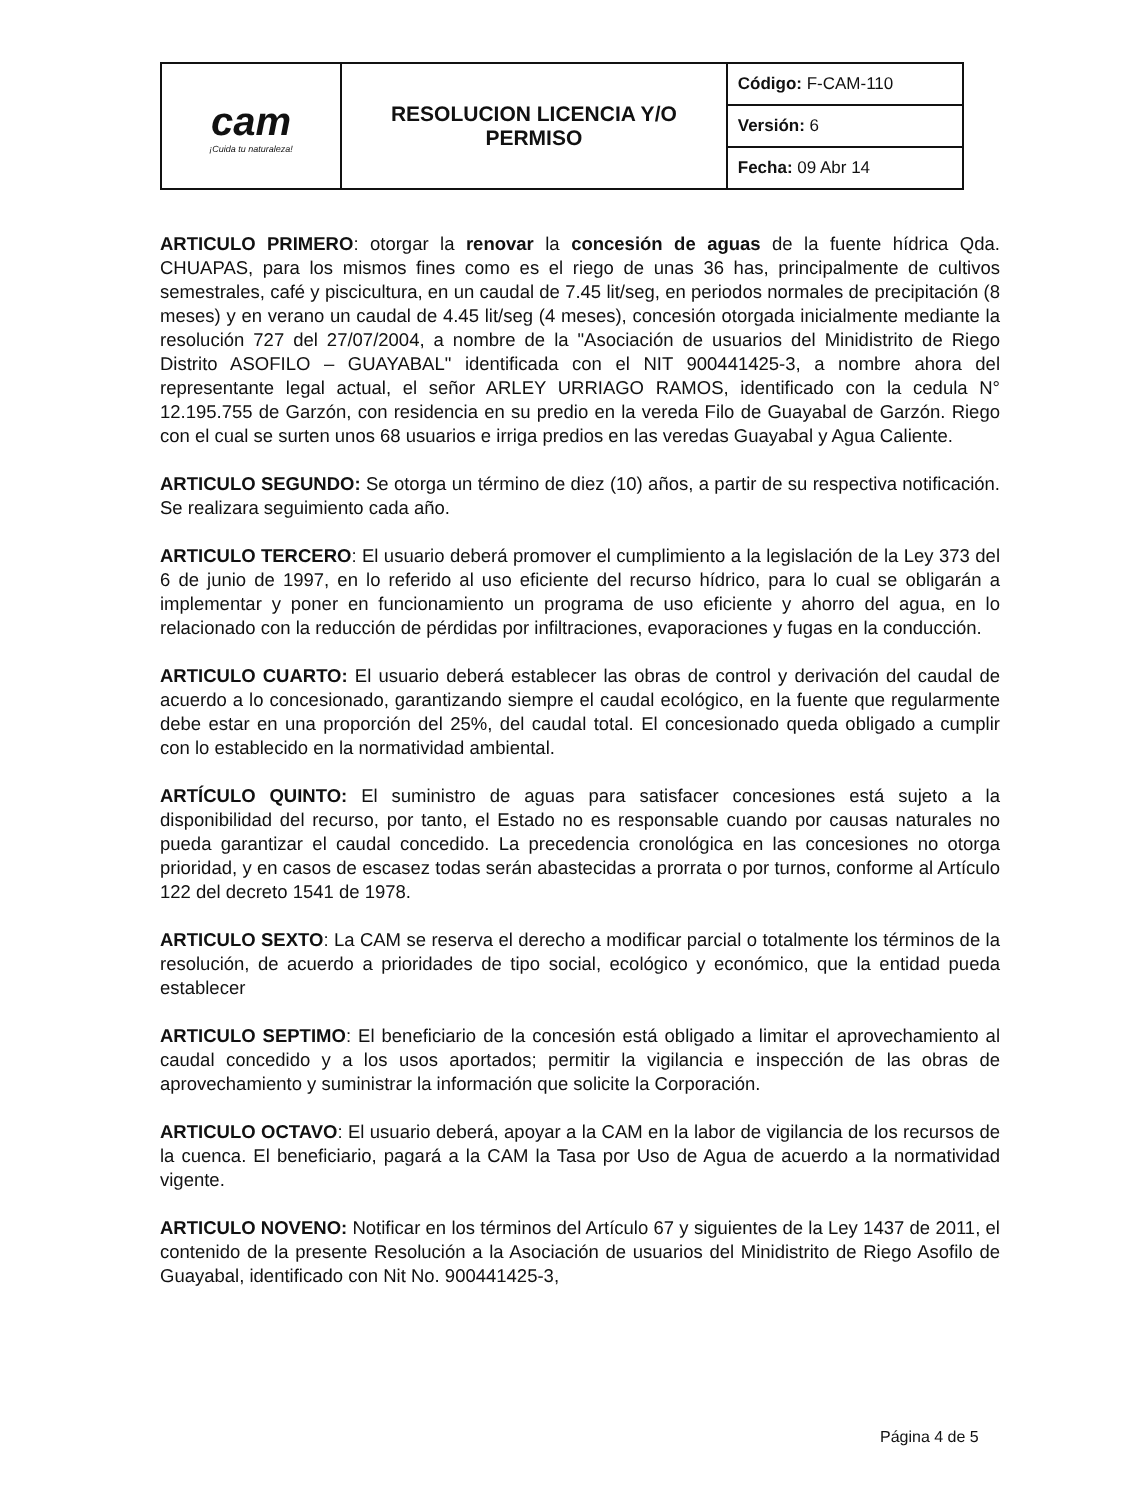| cam ¡Cuida tu naturaleza! | RESOLUCION LICENCIA Y/O PERMISO | Código: F-CAM-110 |
| | | Versión: 6 |
| | | Fecha: 09 Abr 14 |
ARTICULO PRIMERO: otorgar la renovar la concesión de aguas de la fuente hídrica Qda. CHUAPAS, para los mismos fines como es el riego de unas 36 has, principalmente de cultivos semestrales, café y piscicultura, en un caudal de 7.45 lit/seg, en periodos normales de precipitación (8 meses) y en verano un caudal de 4.45 lit/seg (4 meses), concesión otorgada inicialmente mediante la resolución 727 del 27/07/2004, a nombre de la "Asociación de usuarios del Minidistrito de Riego Distrito ASOFILO – GUAYABAL" identificada con el NIT 900441425-3, a nombre ahora del representante legal actual, el señor ARLEY URRIAGO RAMOS, identificado con la cedula N° 12.195.755 de Garzón, con residencia en su predio en la vereda Filo de Guayabal de Garzón. Riego con el cual se surten unos 68 usuarios e irriga predios en las veredas Guayabal y Agua Caliente.
ARTICULO SEGUNDO: Se otorga un término de diez (10) años, a partir de su respectiva notificación. Se realizara seguimiento cada año.
ARTICULO TERCERO: El usuario deberá promover el cumplimiento a la legislación de la Ley 373 del 6 de junio de 1997, en lo referido al uso eficiente del recurso hídrico, para lo cual se obligarán a implementar y poner en funcionamiento un programa de uso eficiente y ahorro del agua, en lo relacionado con la reducción de pérdidas por infiltraciones, evaporaciones y fugas en la conducción.
ARTICULO CUARTO: El usuario deberá establecer las obras de control y derivación del caudal de acuerdo a lo concesionado, garantizando siempre el caudal ecológico, en la fuente que regularmente debe estar en una proporción del 25%, del caudal total. El concesionado queda obligado a cumplir con lo establecido en la normatividad ambiental.
ARTÍCULO QUINTO: El suministro de aguas para satisfacer concesiones está sujeto a la disponibilidad del recurso, por tanto, el Estado no es responsable cuando por causas naturales no pueda garantizar el caudal concedido. La precedencia cronológica en las concesiones no otorga prioridad, y en casos de escasez todas serán abastecidas a prorrata o por turnos, conforme al Artículo 122 del decreto 1541 de 1978.
ARTICULO SEXTO: La CAM se reserva el derecho a modificar parcial o totalmente los términos de la resolución, de acuerdo a prioridades de tipo social, ecológico y económico, que la entidad pueda establecer
ARTICULO SEPTIMO: El beneficiario de la concesión está obligado a limitar el aprovechamiento al caudal concedido y a los usos aportados; permitir la vigilancia e inspección de las obras de aprovechamiento y suministrar la información que solicite la Corporación.
ARTICULO OCTAVO: El usuario deberá, apoyar a la CAM en la labor de vigilancia de los recursos de la cuenca. El beneficiario, pagará a la CAM la Tasa por Uso de Agua de acuerdo a la normatividad vigente.
ARTICULO NOVENO: Notificar en los términos del Artículo 67 y siguientes de la Ley 1437 de 2011, el contenido de la presente Resolución a la Asociación de usuarios del Minidistrito de Riego Asofilo de Guayabal, identificado con Nit No. 900441425-3,
Página 4 de 5